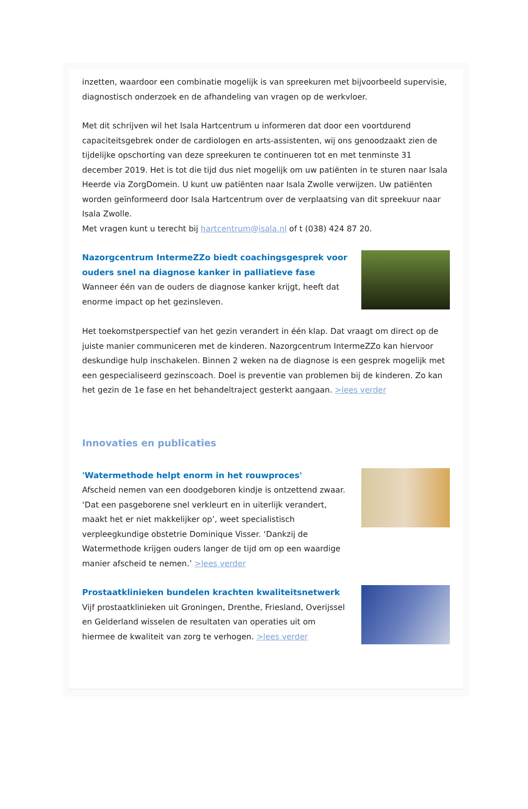inzetten, waardoor een combinatie mogelijk is van spreekuren met bijvoorbeeld supervisie, diagnostisch onderzoek en de afhandeling van vragen op de werkvloer.
Met dit schrijven wil het Isala Hartcentrum u informeren dat door een voortdurend capaciteitsgebrek onder de cardiologen en arts-assistenten, wij ons genoodzaakt zien de tijdelijke opschorting van deze spreekuren te continueren tot en met tenminste 31 december 2019. Het is tot die tijd dus niet mogelijk om uw patiënten in te sturen naar Isala Heerde via ZorgDomein. U kunt uw patiënten naar Isala Zwolle verwijzen. Uw patiënten worden geïnformeerd door Isala Hartcentrum over de verplaatsing van dit spreekuur naar Isala Zwolle.
Met vragen kunt u terecht bij hartcentrum@isala.nl of t (038) 424 87 20.
Nazorgcentrum IntermeZZo biedt coachingsgesprek voor ouders snel na diagnose kanker in palliatieve fase
Wanneer één van de ouders de diagnose kanker krijgt, heeft dat enorme impact op het gezinsleven.
Het toekomstperspectief van het gezin verandert in één klap. Dat vraagt om direct op de juiste manier communiceren met de kinderen. Nazorgcentrum IntermeZZo kan hiervoor deskundige hulp inschakelen. Binnen 2 weken na de diagnose is een gesprek mogelijk met een gespecialiseerd gezinscoach. Doel is preventie van problemen bij de kinderen. Zo kan het gezin de 1e fase en het behandeltraject gesterkt aangaan. >lees verder
Innovaties en publicaties
'Watermethode helpt enorm in het rouwproces'
Afscheid nemen van een doodgeboren kindje is ontzettend zwaar. ‘Dat een pasgeborene snel verkleurt en in uiterlijk verandert, maakt het er niet makkelijker op’, weet specialistisch verpleegkundige obstetrie Dominique Visser. ‘Dankzij de Watermethode krijgen ouders langer de tijd om op een waardige manier afscheid te nemen.’ >lees verder
Prostaatklinieken bundelen krachten kwaliteitsnetwerk
Vijf prostaatklinieken uit Groningen, Drenthe, Friesland, Overijssel en Gelderland wisselen de resultaten van operaties uit om hiermee de kwaliteit van zorg te verhogen. >lees verder